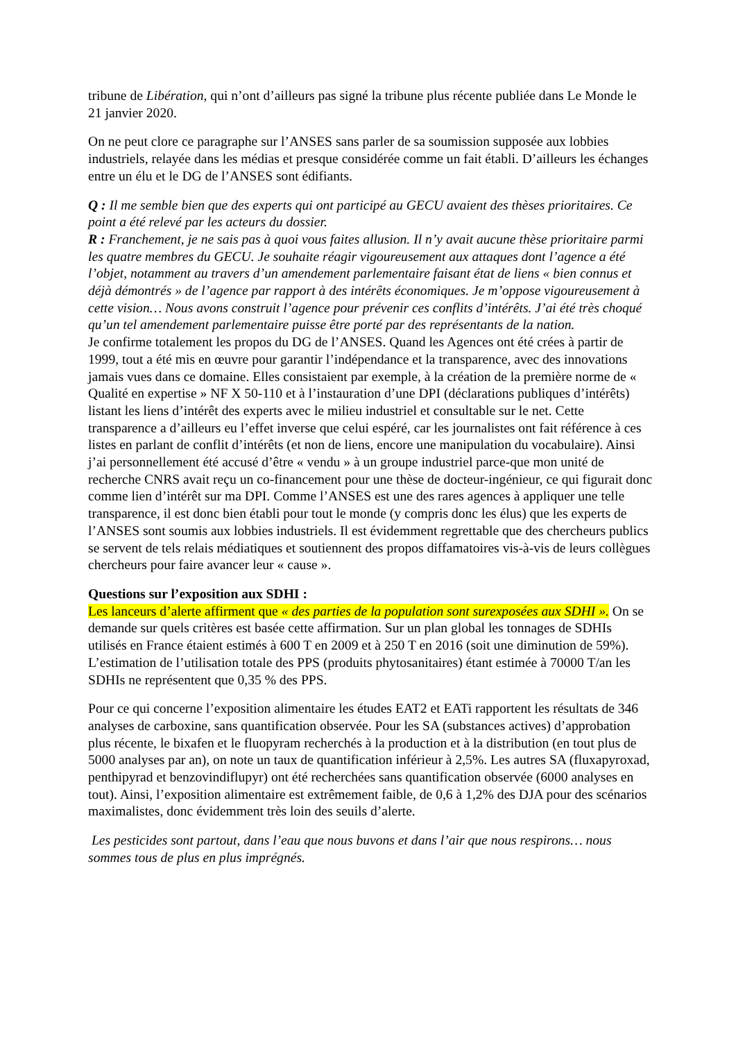tribune de Libération, qui n’ont d’ailleurs pas signé la tribune plus récente publiée dans Le Monde le 21 janvier 2020.
On ne peut clore ce paragraphe sur l’ANSES sans parler de sa soumission supposée aux lobbies industriels, relayée dans les médias et presque considérée comme un fait établi. D’ailleurs les échanges entre un élu et le DG de l’ANSES sont édifiants.
Q : Il me semble bien que des experts qui ont participé au GECU avaient des thèses prioritaires. Ce point a été relevé par les acteurs du dossier.
R : Franchement, je ne sais pas à quoi vous faites allusion. Il n’y avait aucune thèse prioritaire parmi les quatre membres du GECU. Je souhaite réagir vigoureusement aux attaques dont l’agence a été l’objet, notamment au travers d’un amendement parlementaire faisant état de liens « bien connus et déjà démontrés » de l’agence par rapport à des intérêts économiques. Je m’oppose vigoureusement à cette vision… Nous avons construit l’agence pour prévenir ces conflits d’intérêts. J’ai été très choqué qu’un tel amendement parlementaire puisse être porté par des représentants de la nation.
Je confirme totalement les propos du DG de l’ANSES. Quand les Agences ont été crées à partir de 1999, tout a été mis en œuvre pour garantir l’indépendance et la transparence, avec des innovations jamais vues dans ce domaine. Elles consistaient par exemple, à la création de la première norme de « Qualité en expertise » NF X 50-110 et à l’instauration d’une DPI (déclarations publiques d’intérêts) listant les liens d’intérêt des experts avec le milieu industriel et consultable sur le net. Cette transparence a d’ailleurs eu l’effet inverse que celui espéré, car les journalistes ont fait référence à ces listes en parlant de conflit d’intérêts (et non de liens, encore une manipulation du vocabulaire). Ainsi j’ai personnellement été accusé d’être « vendu » à un groupe industriel parce-que mon unité de recherche CNRS avait reçu un co-financement pour une thèse de docteur-ingénieur, ce qui figurait donc comme lien d’intérêt sur ma DPI. Comme l’ANSES est une des rares agences à appliquer une telle transparence, il est donc bien établi pour tout le monde (y compris donc les élus) que les experts de l’ANSES sont soumis aux lobbies industriels. Il est évidemment regrettable que des chercheurs publics se servent de tels relais médiatiques et soutiennent des propos diffamatoires vis-à-vis de leurs collègues chercheurs pour faire avancer leur « cause ».
Questions sur l’exposition aux SDHI :
Les lanceurs d’alerte affirment que « des parties de la population sont surexposées aux SDHI ». On se demande sur quels critères est basée cette affirmation. Sur un plan global les tonnages de SDHIs utilisés en France étaient estimés à 600 T en 2009 et à 250 T en 2016 (soit une diminution de 59%). L’estimation de l’utilisation totale des PPS (produits phytosanitaires) étant estimée à 70000 T/an les SDHIs ne représentent que 0,35 % des PPS.
Pour ce qui concerne l’exposition alimentaire les études EAT2 et EATi rapportent les résultats de 346 analyses de carboxine, sans quantification observée. Pour les SA (substances actives) d’approbation plus récente, le bixafen et le fluopyram recherchés à la production et à la distribution (en tout plus de 5000 analyses par an), on note un taux de quantification inférieur à 2,5%. Les autres SA (fluxapyroxad, penthipyrad et benzovindiflupyr) ont été recherchées sans quantification observée (6000 analyses en tout). Ainsi, l’exposition alimentaire est extrêmement faible, de 0,6 à 1,2% des DJA pour des scénarios maximalistes, donc évidemment très loin des seuils d’alerte.
Les pesticides sont partout, dans l’eau que nous buvons et dans l’air que nous respirons… nous sommes tous de plus en plus imprégnés.